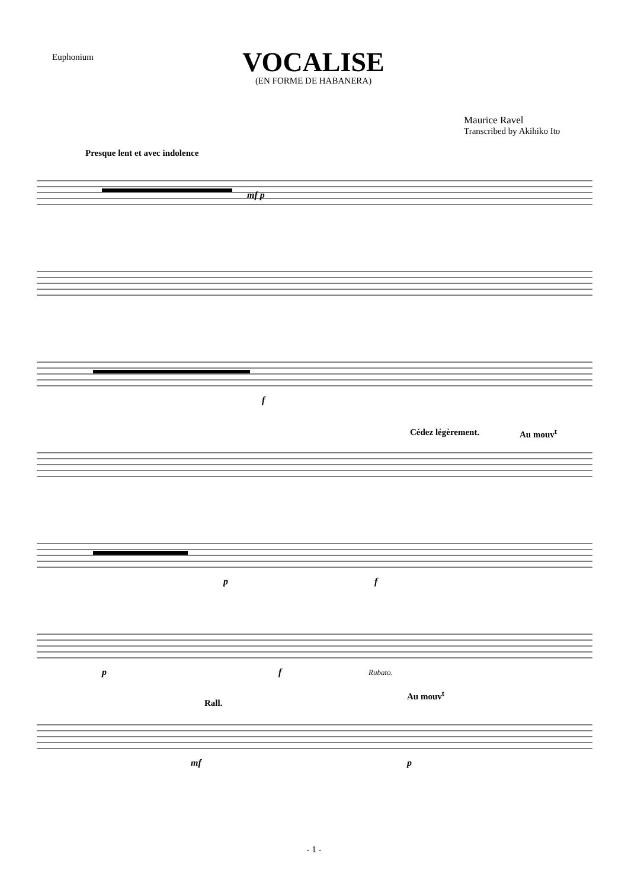Euphonium
VOCALISE
(EN FORME DE HABANERA)
Maurice Ravel
Transcribed by Akihiko Ito
Presque lent et avec indolence
mf p
f
Cédez légèrement. Au mouv<sup>t</sup>
p f
p f Rubato.
Rall.
Au mouv<sup>t</sup>
mf p
- 1 -